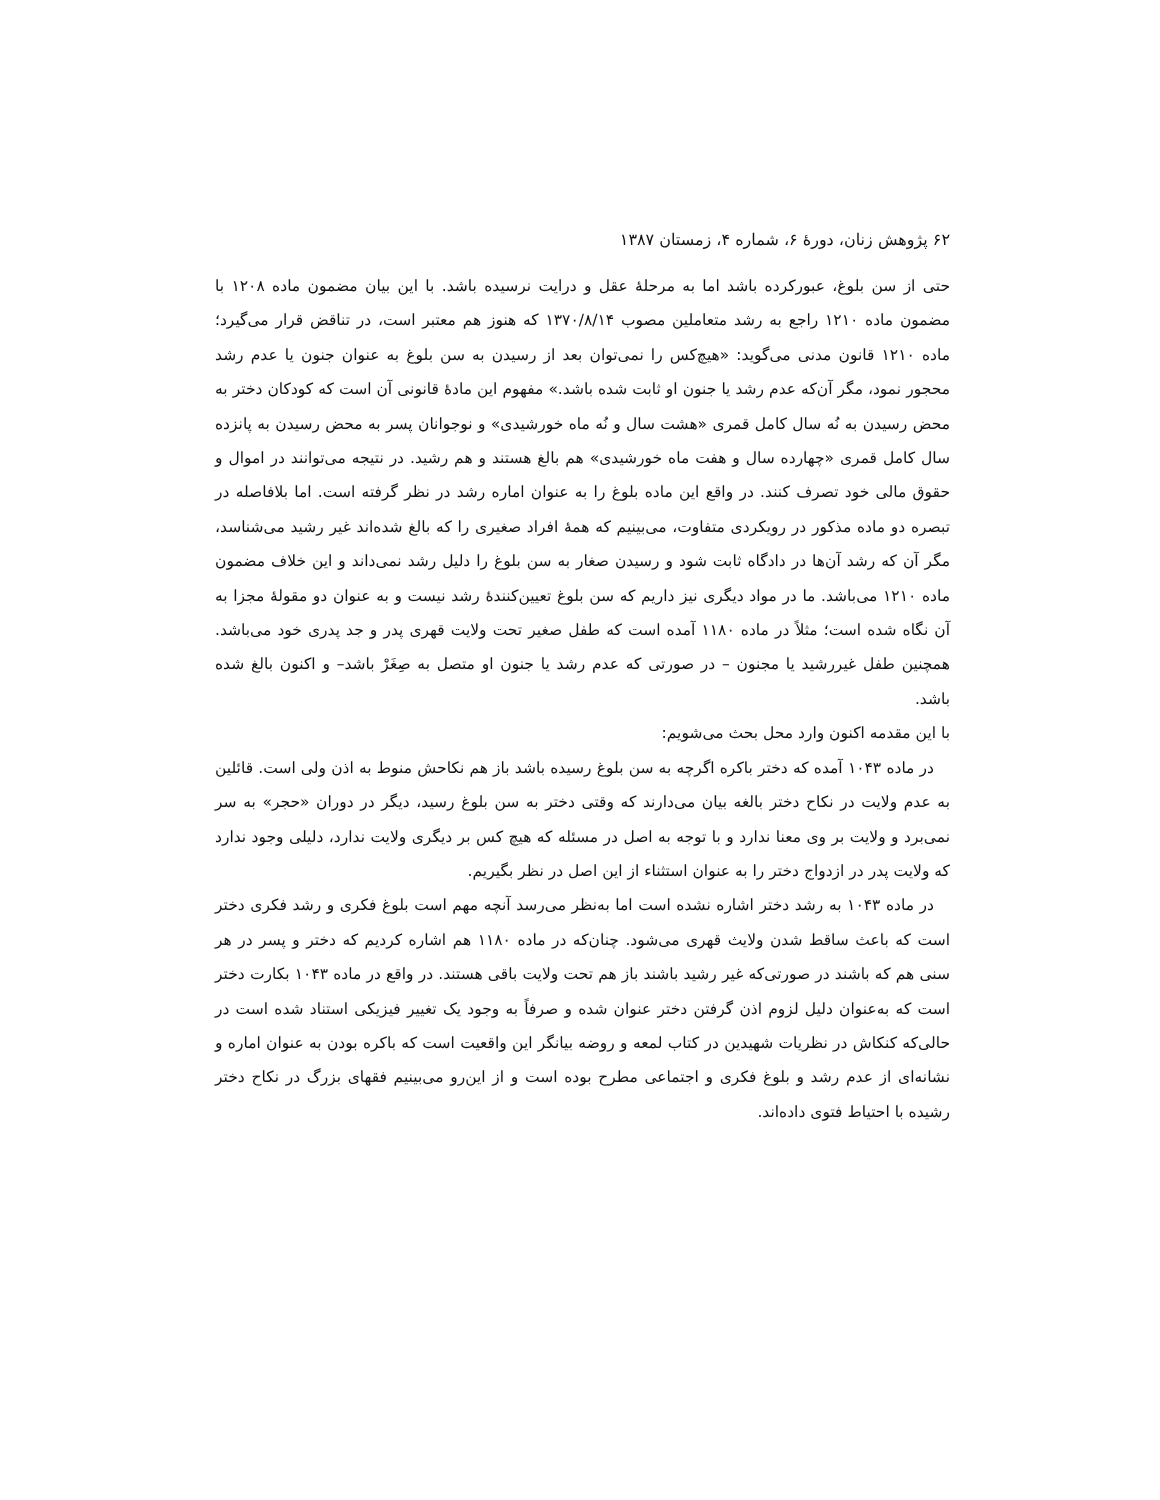۶۲ پژوهش زنان، دورهٔ ۶، شماره ۴، زمستان ۱۳۸۷
حتی از سن بلوغ، عبورکرده باشد اما به مرحلهٔ عقل و درایت نرسیده باشد. با این بیان مضمون ماده ۱۲۰۸ با مضمون ماده ۱۲۱۰ راجع به رشد متعاملین مصوب ۱۳۷۰/۸/۱۴ که هنوز هم معتبر است، در تناقض قرار می‌گیرد؛ ماده ۱۲۱۰ قانون مدنی می‌گوید: «هیچ‌کس را نمی‌توان بعد از رسیدن به سن بلوغ به عنوان جنون یا عدم رشد محجور نمود، مگر آن‌که عدم رشد یا جنون او ثابت شده باشد.» مفهوم این مادهٔ قانونی آن است که کودکان دختر به محض رسیدن به نُه سال کامل قمری «هشت سال و نُه ماه خورشیدی» و نوجوانان پسر به محض رسیدن به پانزده سال کامل قمری «چهارده سال و هفت ماه خورشیدی» هم بالغ هستند و هم رشید. در نتیجه می‌توانند در اموال و حقوق مالی خود تصرف کنند. در واقع این ماده بلوغ را به عنوان اماره رشد در نظر گرفته است. اما بلافاصله در تبصره دو ماده مذکور در رویکردی متفاوت، می‌بینیم که همهٔ افراد صغیری را که بالغ شده‌اند غیر رشید می‌شناسد، مگر آن که رشد آن‌ها در دادگاه ثابت شود و رسیدن صغار به سن بلوغ را دلیل رشد نمی‌داند و این خلاف مضمون ماده ۱۲۱۰ می‌باشد. ما در مواد دیگری نیز داریم که سن بلوغ تعیین‌کنندهٔ رشد نیست و به عنوان دو مقولهٔ مجزا به آن نگاه شده است؛ مثلاً در ماده ۱۱۸۰ آمده است که طفل صغیر تحت ولایت قهری پدر و جد پدری خود می‌باشد. همچنین طفل غیررشید یا مجنون – در صورتی که عدم رشد یا جنون او متصل به صِغَرْ باشد– و اکنون بالغ شده باشد.
با این مقدمه اکنون وارد محل بحث می‌شویم:
در ماده ۱۰۴۳ آمده که دختر باکره اگرچه به سن بلوغ رسیده باشد باز هم نکاحش منوط به اذن ولی است. قائلین به عدم ولایت در نکاح دختر بالغه بیان می‌دارند که وقتی دختر به سن بلوغ رسید، دیگر در دوران «حجر» به سر نمی‌برد و ولایت بر وی معنا ندارد و با توجه به اصل در مسئله که هیچ کس بر دیگری ولایت ندارد، دلیلی وجود ندارد که ولایت پدر در ازدواج دختر را به عنوان استثناء از این اصل در نظر بگیریم.
در ماده ۱۰۴۳ به رشد دختر اشاره نشده است اما به‌نظر می‌رسد آنچه مهم است بلوغ فکری و رشد فکری دختر است که باعث ساقط شدن ولایث قهری می‌شود. چنان‌که در ماده ۱۱۸۰ هم اشاره کردیم که دختر و پسر در هر سنی هم که باشند در صورتی‌که غیر رشید باشند باز هم تحت ولایت باقی هستند. در واقع در ماده ۱۰۴۳ بکارت دختر است که به‌عنوان دلیل لزوم اذن گرفتن دختر عنوان شده و صرفاً به وجود یک تغییر فیزیکی استناد شده است در حالی‌که کنکاش در نظریات شهیدین در کتاب لمعه و روضه بیانگر این واقعیت است که باکره بودن به عنوان اماره و نشانه‌ای از عدم رشد و بلوغ فکری و اجتماعی مطرح بوده است و از این‌رو می‌بینیم فقهای بزرگ در نکاح دختر رشیده با احتیاط فتوی داده‌اند.